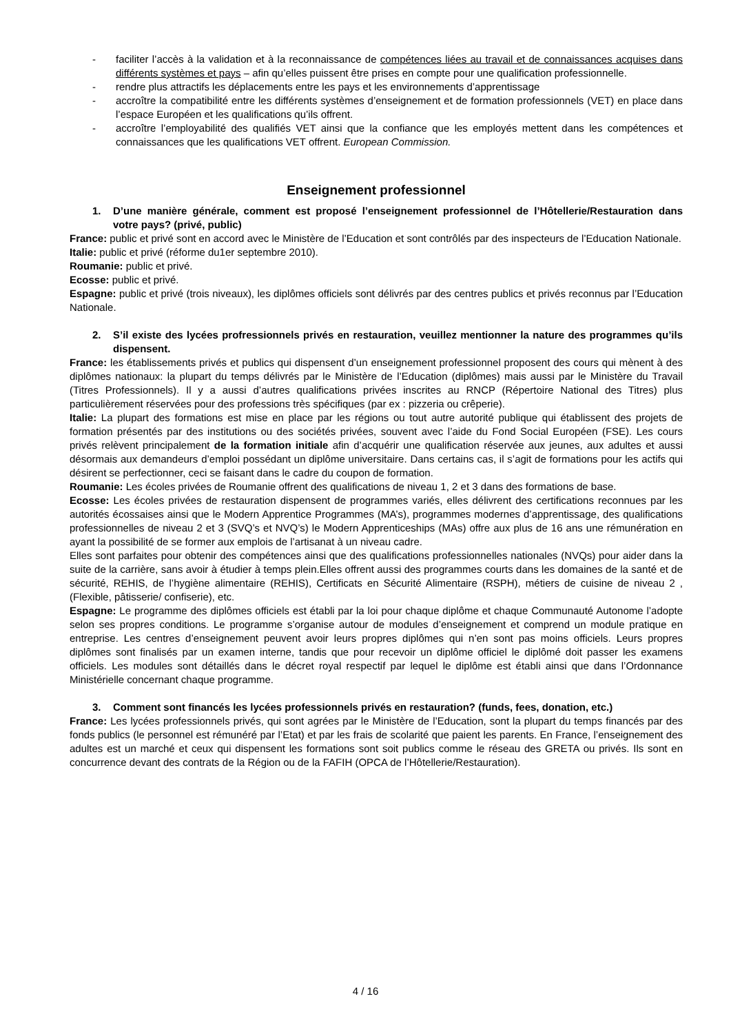- faciliter l’accès à la validation et à la reconnaissance de compétences liées au travail et de connaissances acquises dans différents systèmes et pays – afin qu’elles puissent être prises en compte pour une qualification professionnelle.
- rendre plus attractifs les déplacements entre les pays et les environnements d’apprentissage
- accroître la compatibilité entre les différents systèmes d’enseignement et de formation professionnels (VET) en place dans l’espace Européen et les qualifications qu’ils offrent.
- accroître l’employabilité des qualifiés VET ainsi que la confiance que les employés mettent dans les compétences et connaissances que les qualifications VET offrent. European Commission.
Enseignement professionnel
1. D’une manière générale, comment est proposé l’enseignement professionnel de l’Hôtellerie/Restauration dans votre pays? (privé, public)
France: public et privé sont en accord avec le Ministère de l’Education et sont contrôlés par des inspecteurs de l’Education Nationale.
Italie: public et privé (réforme du1er septembre 2010).
Roumanie: public et privé.
Ecosse: public et privé.
Espagne: public et privé (trois niveaux), les diplômes officiels sont délivrés par des centres publics et privés reconnus par l’Education Nationale.
2. S’il existe des lycées profressionnels privés en restauration, veuillez mentionner la nature des programmes qu’ils dispensent.
France: les établissements privés et publics qui dispensent d’un enseignement professionnel proposent des cours qui mènent à des diplômes nationaux: la plupart du temps délivrés par le Ministère de l’Education (diplômes) mais aussi par le Ministère du Travail (Titres Professionnels). Il y a aussi d’autres qualifications privées inscrites au RNCP (Répertoire National des Titres) plus particulièrement réservées pour des professions très spécifiques (par ex : pizzeria ou crêperie).
Italie: La plupart des formations est mise en place par les régions ou tout autre autorité publique qui établissent des projets de formation présentés par des institutions ou des sociétés privées, souvent avec l’aide du Fond Social Européen (FSE). Les cours privés relèvent principalement de la formation initiale afin d’acquérir une qualification réservée aux jeunes, aux adultes et aussi désormais aux demandeurs d’emploi possédant un diplôme universitaire. Dans certains cas, il s’agit de formations pour les actifs qui désirent se perfectionner, ceci se faisant dans le cadre du coupon de formation.
Roumanie: Les écoles privées de Roumanie offrent des qualifications de niveau 1, 2 et 3 dans des formations de base.
Ecosse: Les écoles privées de restauration dispensent de programmes variés, elles délivrent des certifications reconnues par les autorités écossaises ainsi que le Modern Apprentice Programmes (MA’s), programmes modernes d’apprentissage, des qualifications professionnelles de niveau 2 et 3 (SVQ’s et NVQ’s) le Modern Apprenticeships (MAs) offre aux plus de 16 ans une rémunération en ayant la possibilité de se former aux emplois de l’artisanat à un niveau cadre.
Elles sont parfaites pour obtenir des compétences ainsi que des qualifications professionnelles nationales (NVQs) pour aider dans la suite de la carrière, sans avoir à étudier à temps plein.Elles offrent aussi des programmes courts dans les domaines de la santé et de sécurité, REHIS, de l’hygiène alimentaire (REHIS), Certificats en Sécurité Alimentaire (RSPH), métiers de cuisine de niveau 2 , (Flexible, pâtisserie/ confiserie), etc.
Espagne: Le programme des diplômes officiels est établi par la loi pour chaque diplôme et chaque Communauté Autonome l’adopte selon ses propres conditions. Le programme s’organise autour de modules d’enseignement et comprend un module pratique en entreprise. Les centres d’enseignement peuvent avoir leurs propres diplômes qui n’en sont pas moins officiels. Leurs propres diplômes sont finalisés par un examen interne, tandis que pour recevoir un diplôme officiel le diplômé doit passer les examens officiels. Les modules sont détaillés dans le décret royal respectif par lequel le diplôme est établi ainsi que dans l’Ordonnance Ministérielle concernant chaque programme.
3. Comment sont financés les lycées professionnels privés en restauration? (funds, fees, donation, etc.)
France: Les lycées professionnels privés, qui sont agrées par le Ministère de l’Education, sont la plupart du temps financés par des fonds publics (le personnel est rémunéré par l’Etat) et par les frais de scolarité que paient les parents. En France, l’enseignement des adultes est un marché et ceux qui dispensent les formations sont soit publics comme le réseau des GRETA ou privés. Ils sont en concurrence devant des contrats de la Région ou de la FAFIH (OPCA de l’Hôtellerie/Restauration).
4 / 16